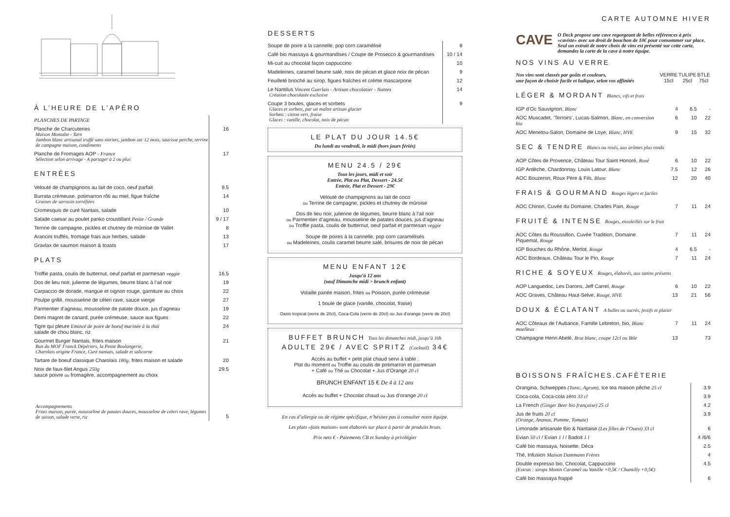À L’HEURE DE L’APÉRO
| PLANCHES DE PARTAGE | |
| Planche de Charcuteries Maison Montalet - Tarn Jambon blanc artisanal truffé sans nitrites, jambon sec 12 mois, saucisse perche, terrine de campagne maison, condiments | 16 |
| Planche de Fromages AOP - France Sélection selon arrivage - A partager à 2 ou plus | 17 |
| ENTRÉES | |
| Velouté de champignons au lait de coco, oeuf parfait | 9.5 |
| Burrata crémeuse, potimarron rôti au miel, figue fraîche Graines de sarrasin torréfiées | 14 |
| Cromesquis de curé Nantais, salade | 10 |
| Salade caesar au poulet panko croustillant Petite / Grande | 9 / 17 |
| Terrine de campagne, pickles et chutney de mûroise de Vallet | 8 |
| Arancini truffés, fromage frais aux herbes, salade | 13 |
| Gravlax de saumon maison & toasts | 17 |
| PLATS | |
| Troffie pasta, coulis de butternut, oeuf parfait et parmesan veggie | 16.5 |
| Dos de lieu noir, julienne de légumes, beurre blanc à l’ail noir | 19 |
| Carpaccio de dorade, mangue et oignon rouge, garniture au choix | 22 |
| Poulpe grillé, mousseline de céleri rave, sauce vierge | 27 |
| Parmentier d’agneau, mousseline de patate douce, jus d’agneau | 19 |
| Demi magret de canard, purée crémeuse, sauce aux figues | 22 |
| Tigre qui pleure Emincé de poire de boeuf marinée à la thaï salade de chou blanc, riz | 24 |
| Gourmet Burger Nantais, frites maison Bun du MOF Franck Dépériers, la Petite Boulangerie, Charolais origine France, Curé nantais, salade et salicorne | 21 |
| Tartare de boeuf classique Charolais 180g , frites maison et salade | 20 |
| Noix de faux-filet Angus 250g sauce poivre ou fromagère, accompagnement au choix | 29.5 |
| Accompagnements Frites maison, purée, mousseline de patates douces, mousseline de celeri rave, légumes de saison, salade verte, riz | 5 |
DESSERTS
| Soupe de poire a la cannelle, pop corn caramélisé | 8 |
| Café bio massaya & gourmandises / Coupe de Prosecco & gourmandises | 10 / 14 |
| Mi-cuit au chocolat façon cappuccino | 10 |
| Madeleines, caramel beurre salé, noix de pécan et glace noix de pécan | 9 |
| Feuilleté brioché au sirop, figues fraîches et crème mascarpone | 12 |
| Le Nantilus Vincent Guerlais - Artisan chocolatier - Nantes Création chocolatée exclusive | 14 |
| Coupe 3 boules, glaces et sorbets Glaces et sorbets, par un maître artisan glacier Sorbets : citron vert, fraise Glaces : vanille, chocolat, noix de pécan | 9 |
LE PLAT DU JOUR 14.5€
Du lundi au vendredi, le midi (hors jours fériés)
MENU 24.5 / 29€
Tous les jours, midi et soir
Entrée, Plat ou Plat, Dessert - 24.5€
Entrée, Plat et Dessert - 29€
Velouté de champignons au lait de coco
ou Terrine de campagne, pickles et chutney de mûroise
Dos de lieu noir, julienne de légumes, beurre blanc à l’ail noir
ou Parmentier d’agneau, mousseline de patates douces, jus d’agneau
ou Troffie pasta, coulis de butternut, oeuf parfait et parmesan veggie
Soupe de poires à la cannelle, pop corn caramélisés
ou Madeleines, coulis caramel beurre salé, brisures de noix de pécan
MENU ENFANT 12€
Jusqu’à 12 ans
(sauf Dimanche midi > brunch enfant)
Volaille panée maison, frites ou Poisson, purée crémeuse
1 boule de glace (vanille, chocolat, fraise)
Oasis tropical (verre de 20cl), Coca-Cola (verre de 20cl) ou Jus d’orange (verre de 20cl)
BUFFET BRUNCH Tous les dimanches midi, jusqu’à 16h
ADULTE 29€ / AVEC SPRITZ (Cocktail) 34€
Accès au buffet + petit plat chaud servi à table :
Plat du moment ou Troffie au coulis de potimarron et parmesan
+ Café ou Thé ou Chocolat + Jus d’Orange 20 cl
BRUNCH ENFANT 15 € De 4 à 12 ans
Accès au buffet + Chocolat chaud ou Jus d’orange 20 cl
En cas d’allergie ou de régime spécifique, n’hésitez pas à consulter notre équipe.
Les plats «faits maison» sont élaborés sur place à partir de produits bruts.
Prix nets € - Paiements CB et Sunday à privilégier
CARTE AUTOMNE HIVER
CAVE
O Deck propose une cave regorgeant de belles références à prix «caviste» avec un droit de bouchon de 10€ pour consommer sur place.
Seul un extrait de notre choix de vins est présenté sur cette carte, demandez la carte de la cave à notre équipe.
NOS VINS AU VERRE
| Nos vins sont classés par goûts et couleurs, une façon de choisir facile et ludique, selon vos affinités | VERRE 15cl | TULIPE 25cl | BTLE 75cl |
| LÉGER & MORDANT Blancs, vifs et frais | | | |
| IGP d’Oc Sauvignon, Blanc | 4 | 6.5 | - |
| AOC Muscadet, ‘Terroirs’, Lucas-Salmon, Blanc, en conversion bio | 6 | 10 | 22 |
| AOC Menetou-Salon, Domaine de Loye, Blanc, HVE | 9 | 15 | 32 |
| SEC & TENDRE Blancs ou rosés, aux arômes plus ronds | | | |
| AOP Côtes de Provence, Château Tour Saint Honoré, Rosé | 6 | 10 | 22 |
| IGP Ardèche, Chardonnay, Louis Latour, Blanc | 7.5 | 12 | 26 |
| AOC Bouzeron, Roux Père & Fils, Blanc | 12 | 20 | 40 |
| FRAIS & GOURMAND Rouges légers et faciles | | | |
| AOC Chinon, Cuvée du Domaine, Charles Pain, Rouge | 7 | 11 | 24 |
| FRUITÉ & INTENSE Rouges, ensoleillés sur le fruit | | | |
| AOC Côtes du Roussillon, Cuvée Tradition, Domaine Piquemal, Rouge | 7 | 11 | 24 |
| IGP Bouches du Rhône, Merlot, Rouge | 4 | 6.5 | - |
| AOC Bordeaux, Château Tour le Pin, Rouge | 7 | 11 | 24 |
| RICHE & SOYEUX Rouges, élaborés, aux tanins présents | | | |
| AOP Languedoc, Les Darons, Jeff Carrel, Rouge | 6 | 10 | 22 |
| AOC Graves, Château Haut-Selve, Rouge, HVE | 13 | 21 | 56 |
| DOUX & ÉCLATANT A bulles ou sucrés, festifs et plaisir | | | |
| AOC Côteaux de l’Aubance, Famille Lebreton, bio, Blanc moelleux | 7 | 11 | 24 |
| Champagne Henri Abelé, Brut blanc, coupe 12cl ou Btle | 13 | | 73 |
BOISSONS FRAÎCHES.CAFÈTERIE
| Orangina, Schweppes (Tonic, Agrum) , Ice tea maison pêche 25 cl | 3.9 |
| Coca-cola, Coca-cola zéro 33 cl | 3.9 |
| La French (Ginger Beer bio française) 25 cl | 4.2 |
| Jus de fruits 20 cl (Orange, Ananas, Pomme, Tomate) | 3.9 |
| Limonade artisanale Bio & Nantaise (Les filles de l’Ouest) 33 cl | 6 |
| Evian 50 cl / Evian 1 l / Badoit 1 l | 4 /6/6 |
| Café bio massaya, Noisette, Déca | 2.5 |
| Thé, Infusion Maison Dammann Frères | 4 |
| Double expresso bio, Chocolat, Cappuccino (Extras : sirops Monin Caramel ou Vanille +0,5€ / Chantilly +0,5€) | 4.5 |
| Café bio massaya frappé | 6 |